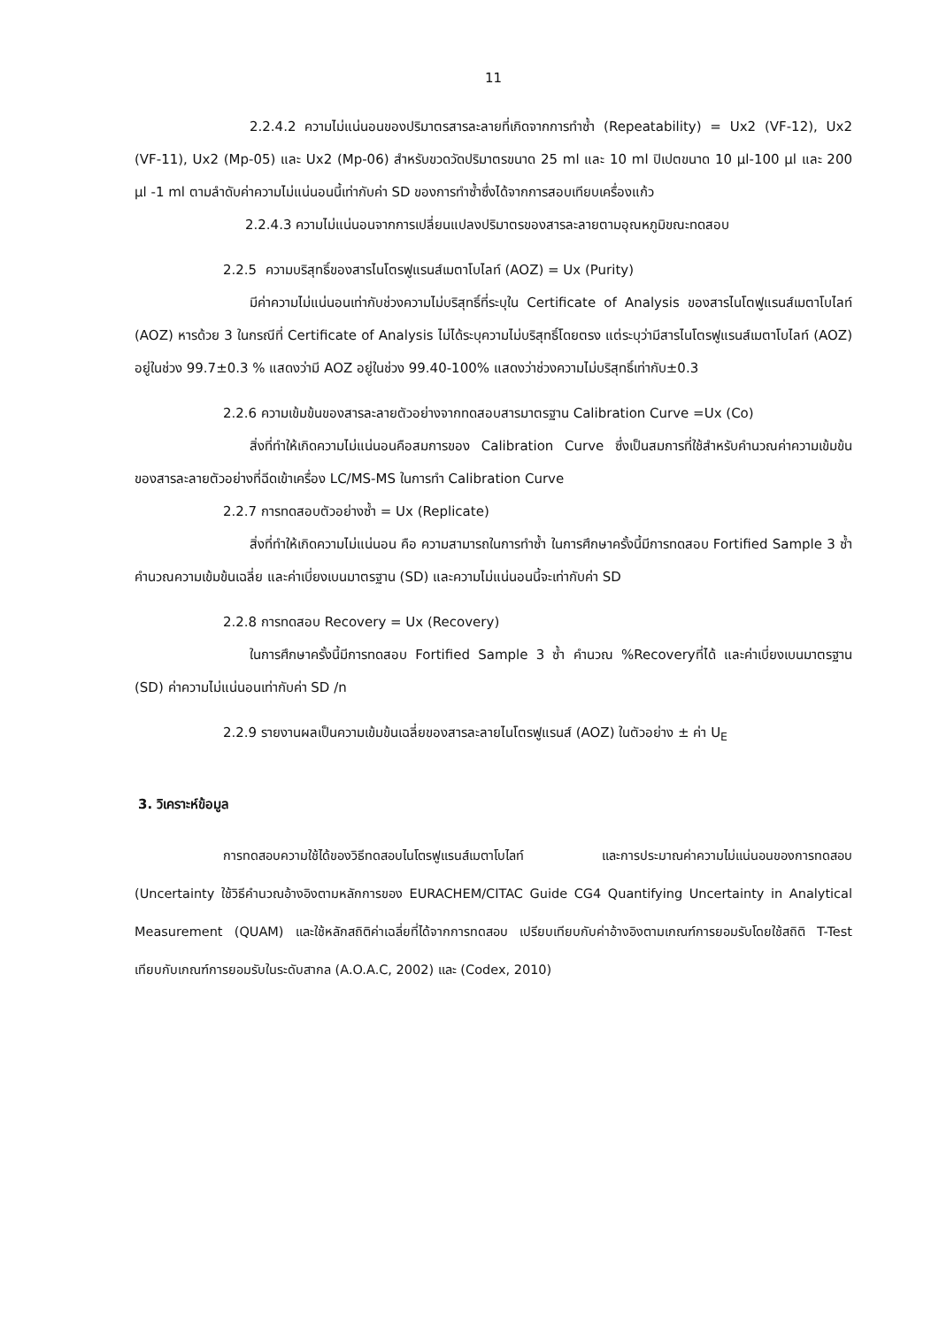11
2.2.4.2 ความไม่แน่นอนของปริมาตรสารละลายที่เกิดจากการทำซ้ำ (Repeatability) = Ux2 (VF-12), Ux2 (VF-11), Ux2 (Mp-05) และ Ux2 (Mp-06) สำหรับขวดวัดปริมาตรขนาด 25 ml และ 10 ml ปิเปตขนาด 10 µl-100 µl และ 200 µl -1 ml ตามลำดับค่าความไม่แน่นอนนี้เท่ากับค่า SD ของการทำซ้ำซึ่งได้จากการสอบเทียบเครื่องแก้ว
2.2.4.3 ความไม่แน่นอนจากการเปลี่ยนแปลงปริมาตรของสารละลายตามอุณหภูมิขณะทดสอบ
2.2.5 ความบริสุทธิ์ของสารไนโตรฟูแรนส์เมตาโบไลท์ (AOZ) = Ux (Purity)
มีค่าความไม่แน่นอนเท่ากับช่วงความไม่บริสุทธิ์ที่ระบุใน Certificate of Analysis ของสารไนโตฟูแรนส์เมตาโบไลท์ (AOZ) หารด้วย 3 ในกรณีที่ Certificate of Analysis ไม่ได้ระบุความไม่บริสุทธิ์โดยตรง แต่ระบุว่ามีสารไนโตรฟูแรนส์เมตาโบไลท์ (AOZ) อยู่ในช่วง 99.7±0.3 % แสดงว่ามี AOZ อยู่ในช่วง 99.40-100% แสดงว่าช่วงความไม่บริสุทธิ์เท่ากับ±0.3
2.2.6 ความเข้มข้นของสารละลายตัวอย่างจากทดสอบสารมาตรฐาน Calibration Curve =Ux (Co)
สิ่งที่ทำให้เกิดความไม่แน่นอนคือสมการของ Calibration Curve ซึ่งเป็นสมการที่ใช้สำหรับคำนวณค่าความเข้มข้นของสารละลายตัวอย่างที่ฉีดเข้าเครื่อง LC/MS-MS ในการทำ Calibration Curve
2.2.7 การทดสอบตัวอย่างซ้ำ = Ux (Replicate)
สิ่งที่ทำให้เกิดความไม่แน่นอน คือ ความสามารถในการทำซ้ำ ในการศึกษาครั้งนี้มีการทดสอบ Fortified Sample 3 ซ้ำ คำนวณความเข้มข้นเฉลี่ย และค่าเบี่ยงเบนมาตรฐาน (SD) และความไม่แน่นอนนี้จะเท่ากับค่า SD
2.2.8 การทดสอบ Recovery = Ux (Recovery)
ในการศึกษาครั้งนี้มีการทดสอบ Fortified Sample 3 ซ้ำ คำนวณ %Recoveryที่ได้ และค่าเบี่ยงเบนมาตรฐาน (SD) ค่าความไม่แน่นอนเท่ากับค่า SD /n
2.2.9 รายงานผลเป็นความเข้มข้นเฉลี่ยของสารละลายไนโตรฟูแรนส์ (AOZ) ในตัวอย่าง ± ค่า U<sub>E</sub>
3. วิเคราะห์ข้อมูล
การทดสอบความใช้ได้ของวิธีทดสอบไนโตรฟูแรนส์เมตาโบไลท์ และการประมาณค่าความไม่แน่นอนของการทดสอบ (Uncertainty ใช้วิธีคำนวณอ้างอิงตามหลักการของ EURACHEM/CITAC Guide CG4 Quantifying Uncertainty in Analytical Measurement (QUAM) และใช้หลักสถิติค่าเฉลี่ยที่ได้จากการทดสอบ เปรียบเทียบกับค่าอ้างอิงตามเกณฑ์การยอมรับโดยใช้สถิติ T-Test เทียบกับเกณฑ์การยอมรับในระดับสากล (A.O.A.C, 2002) และ (Codex, 2010)